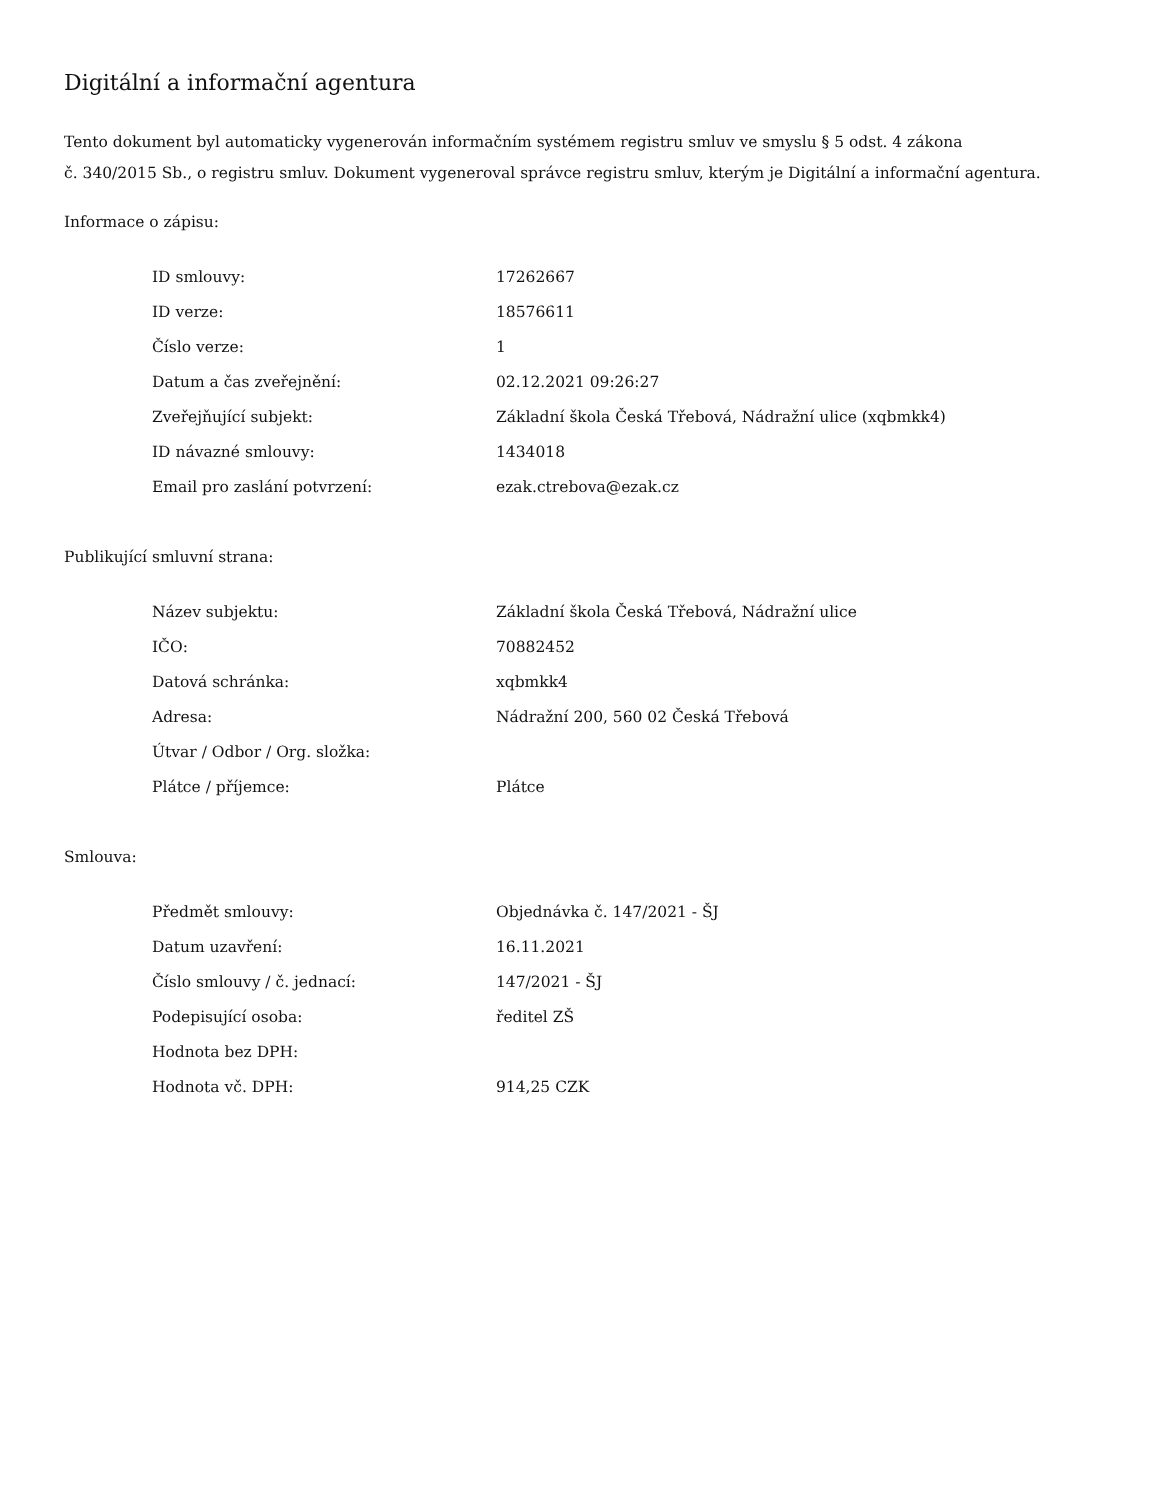Digitální a informační agentura
Tento dokument byl automaticky vygenerován informačním systémem registru smluv ve smyslu § 5 odst. 4 zákona
č. 340/2015 Sb., o registru smluv. Dokument vygeneroval správce registru smluv, kterým je Digitální a informační agentura.
Informace o zápisu:
| ID smlouvy: | 17262667 |
| ID verze: | 18576611 |
| Číslo verze: | 1 |
| Datum a čas zveřejnění: | 02.12.2021 09:26:27 |
| Zveřejňující subjekt: | Základní škola Česká Třebová, Nádražní ulice (xqbmkk4) |
| ID návazné smlouvy: | 1434018 |
| Email pro zaslání potvrzení: | ezak.ctrebova@ezak.cz |
Publikující smluvní strana:
| Název subjektu: | Základní škola Česká Třebová, Nádražní ulice |
| IČO: | 70882452 |
| Datová schránka: | xqbmkk4 |
| Adresa: | Nádražní 200, 560 02 Česká Třebová |
| Útvar / Odbor / Org. složka: | |
| Plátce / příjemce: | Plátce |
Smlouva:
| Předmět smlouvy: | Objednávka č. 147/2021 - ŠJ |
| Datum uzavření: | 16.11.2021 |
| Číslo smlouvy / č. jednací: | 147/2021 - ŠJ |
| Podepisující osoba: | ředitel ZŠ |
| Hodnota bez DPH: | |
| Hodnota vč. DPH: | 914,25 CZK |